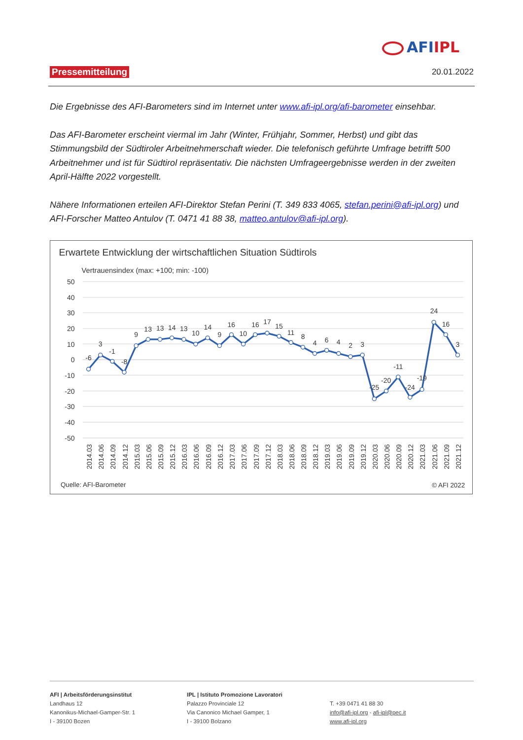AFIIPL
Pressemitteilung 20.01.2022
Die Ergebnisse des AFI-Barometers sind im Internet unter www.afi-ipl.org/afi-barometer einsehbar.
Das AFI-Barometer erscheint viermal im Jahr (Winter, Frühjahr, Sommer, Herbst) und gibt das Stimmungsbild der Südtiroler Arbeitnehmerschaft wieder. Die telefonisch geführte Umfrage betrifft 500 Arbeitnehmer und ist für Südtirol repräsentativ. Die nächsten Umfrageergebnisse werden in der zweiten April-Hälfte 2022 vorgestellt.
Nähere Informationen erteilen AFI-Direktor Stefan Perini (T. 349 833 4065, stefan.perini@afi-ipl.org) und AFI-Forscher Matteo Antulov (T. 0471 41 88 38, matteo.antulov@afi-ipl.org).
Erwartete Entwicklung der wirtschaftlichen Situation Südtirols
Vertrauensindex (max: +100; min: -100)
50
40
30
20
10
0
-10
-20
-30
-40
-50
-6
3
-1
-8
9
13
13
14
13
10
14
9
16
10
16
17
15
11
8
4
6
4
2
3
-25
-20
-11
-24
-19
24
16
3
2014.03
2014.06
2014.09
2014.12
2015.03
2015.06
2015.09
2015.12
2016.03
2016.06
2016.09
2016.12
2017.03
2017.06
2017.09
2017.12
2018.03
2018.06
2018.09
2018.12
2019.03
2019.06
2019.09
2019.12
2020.03
2020.06
2020.09
2020.12
2021.03
2021.06
2021.09
2021.12
Quelle: AFI-Barometer
© AFI 2022
AFI | Arbeitsförderungsinstitut
Landhaus 12
Kanonikus-Michael-Gamper-Str. 1
I - 39100 Bozen
IPL | Istituto Promozione Lavoratori
Palazzo Provinciale 12
Via Canonico Michael Gamper, 1
I - 39100 Bolzano
T. +39 0471 41 88 30
info@afi-ipl.org - afi-ipl@pec.it
www.afi-ipl.org